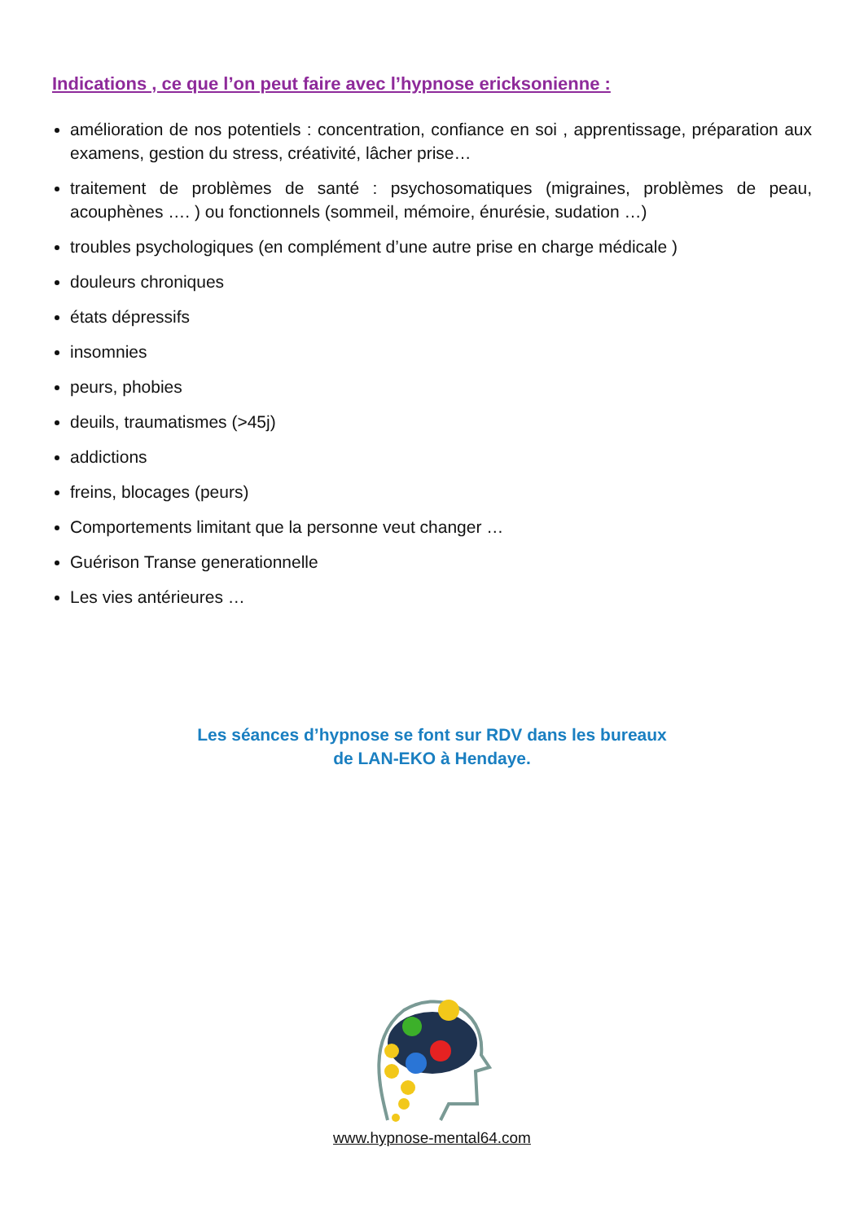Indications , ce que l’on peut faire avec l’hypnose ericksonienne :
amélioration de nos potentiels : concentration, confiance en soi , apprentissage, préparation aux examens, gestion du stress, créativité, lâcher prise…
traitement de problèmes de santé : psychosomatiques (migraines, problèmes de peau, acouphènes …. ) ou fonctionnels (sommeil, mémoire, énurésie, sudation …)
troubles psychologiques (en complément d’une autre prise en charge médicale )
douleurs chroniques
états dépressifs
insomnies
peurs, phobies
deuils, traumatismes (>45j)
addictions
freins, blocages (peurs)
Comportements limitant que la personne veut changer …
Guérison Transe generationnelle
Les vies antérieures …
Les séances d’hypnose se font sur RDV dans les bureaux
de LAN-EKO à Hendaye.
www.hypnose-mental64.com